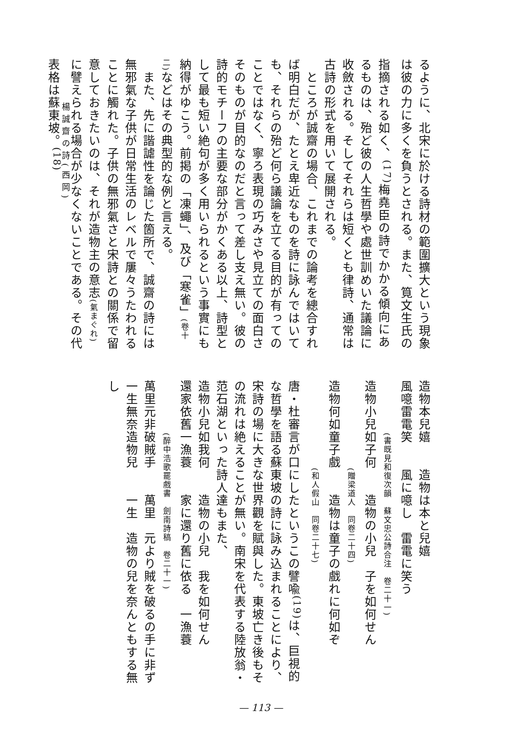るように、北宋に於ける詩材の範圍擴大という現象は彼の力に多くを負うとされる。また、筧文生氏の指摘される如く、<sup>(17)</sup>梅堯臣の詩でかかる傾向にあるものは、殆ど彼の人生哲學や處世訓めいた議論に收斂される。そしてそれらは短くとも律詩、通常は古詩の形式を用いて展開される。
　ところが誠齋の場合、これまでの論考を總合すれば明白だが、たとえ卑近なものを詩に詠んではいても、それらの殆ど何ら議論を立てる目的が有ってのことではなく、寧ろ表現の巧みさや見立ての面白さそのものが目的なのだと言って差し支え無い。彼の詩的モチーフの主要な部分がかくある以上、詩型として最も短い絶句が多く用いられるという事實にも納得がゆこう。前掲の「凍蠅」、及び「寒雀」(卷十二) などはその典型的な例と言える。
　また、先に諧謔性を論じた箇所で、誠齋の詩には無邪氣な子供が日常生活のレベルで屢々うたわれることに觸れた。子供の無邪氣さと宋詩との關係で留意しておきたいのは、それが造物主の意志(氣まぐれ) に譬えられる場合が少なくないことである。その代表格は蘇東坡。<sup>(18)</sup>
楊誠齋の詩(西岡)
造物本兒嬉　　造物は本と兒嬉
風噫雷電笑　　風に噫し　雷電に笑う
　　　　　　(書既見和復次韻　蘇文忠公詩合注　卷二十一)
造物小兒如子何　　造物の小兒　子を如何せん
　　　　　　　　　　(贈梁道人　同卷二十四)
造物何如童子戲　　造物は童子の戲れに何如ぞ
　　　　　　　　　　(和人假山　同卷二十七)
唐・杜審言が口にしたというこの譬喩<sup>(19)</sup>は、巨視的な哲學を語る蘇東坡の詩に詠み込まれることにより、宋詩の場に大きな世界觀を賦與した。東坡亡き後もその流れは絶えることが無い。南宋を代表する陸放翁・范石湖といった詩人達もまた、
造物小兒如我何　　造物の小兒　我を如何せん
還家依舊一漁蓑　　家に還り舊に依る　一漁蓑
　　　　　　(醉中浩歌罷戲書　劍南詩稿　卷二十一)
萬里元非破賊手　　萬里　元より賊を破るの手に非ず
一生無奈造物兒　　一生　造物の兒を奈んともする無し
— 113 —